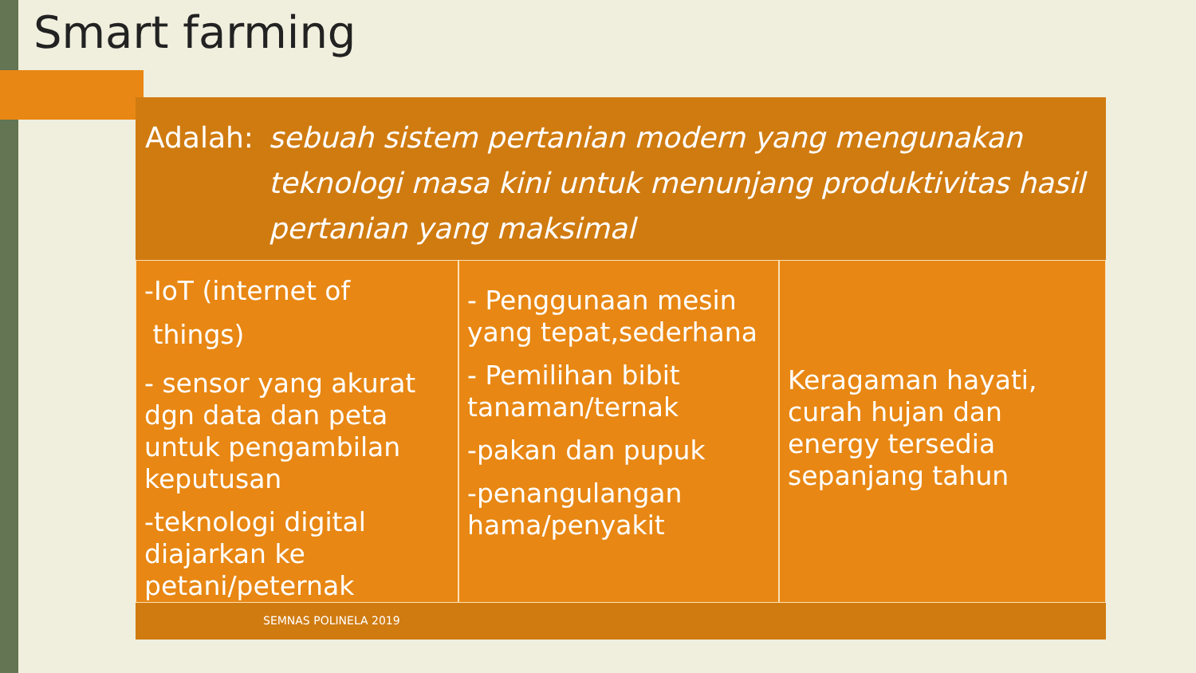Smart farming
Adalah: sebuah sistem pertanian modern yang mengunakan teknologi masa kini untuk menunjang produktivitas hasil pertanian yang maksimal
-IoT (internet of
things)
- sensor yang akurat dgn data dan peta untuk pengambilan keputusan
-teknologi digital diajarkan ke petani/peternak
- Penggunaan mesin yang tepat,sederhana
- Pemilihan bibit tanaman/ternak
-pakan dan pupuk
-penangulangan hama/penyakit
Keragaman hayati, curah hujan dan energy tersedia sepanjang tahun
SEMNAS POLINELA 2019